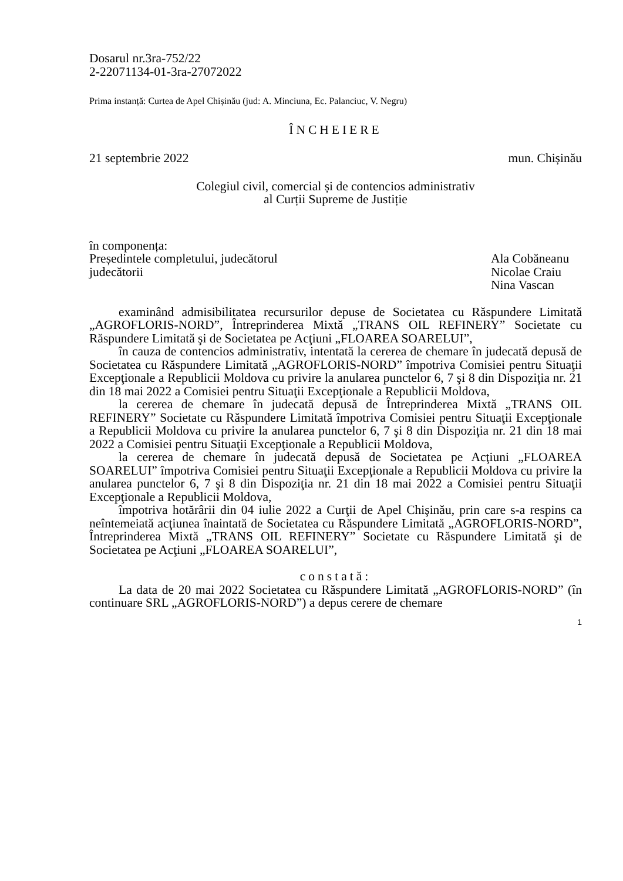Dosarul nr.3ra-752/22
2-22071134-01-3ra-27072022
Prima instanță: Curtea de Apel Chișinău (jud: A. Minciuna, Ec. Palanciuc, V. Negru)
ÎNCHEIERE
21 septembrie 2022 mun. Chișinău
Colegiul civil, comercial și de contencios administrativ
al Curții Supreme de Justiție
în componența:
Președintele completului, judecătorul Ala Cobăneanu
judecătorii Nicolae Craiu
Nina Vascan
examinând admisibilitatea recursurilor depuse de Societatea cu Răspundere Limitată „AGROFLORIS-NORD”, Întreprinderea Mixtă „TRANS OIL REFINERY” Societate cu Răspundere Limitată şi de Societatea pe Acţiuni „FLOAREA SOARELUI”,
în cauza de contencios administrativ, intentată la cererea de chemare în judecată depusă de Societatea cu Răspundere Limitată „AGROFLORIS-NORD” împotriva Comisiei pentru Situaţii Excepţionale a Republicii Moldova cu privire la anularea punctelor 6, 7 şi 8 din Dispoziţia nr. 21 din 18 mai 2022 a Comisiei pentru Situaţii Excepţionale a Republicii Moldova,
la cererea de chemare în judecată depusă de Întreprinderea Mixtă „TRANS OIL REFINERY” Societate cu Răspundere Limitată împotriva Comisiei pentru Situaţii Excepţionale a Republicii Moldova cu privire la anularea punctelor 6, 7 şi 8 din Dispoziţia nr. 21 din 18 mai 2022 a Comisiei pentru Situaţii Excepţionale a Republicii Moldova,
la cererea de chemare în judecată depusă de Societatea pe Acţiuni „FLOAREA SOARELUI” împotriva Comisiei pentru Situaţii Excepţionale a Republicii Moldova cu privire la anularea punctelor 6, 7 şi 8 din Dispoziţia nr. 21 din 18 mai 2022 a Comisiei pentru Situaţii Excepţionale a Republicii Moldova,
împotriva hotărârii din 04 iulie 2022 a Curţii de Apel Chişinău, prin care s-a respins ca neîntemeiată acţiunea înaintată de Societatea cu Răspundere Limitată „AGROFLORIS-NORD”, Întreprinderea Mixtă „TRANS OIL REFINERY” Societate cu Răspundere Limitată şi de Societatea pe Acţiuni „FLOAREA SOARELUI”,
constată:
La data de 20 mai 2022 Societatea cu Răspundere Limitată „AGROFLORIS-NORD” (în continuare SRL „AGROFLORIS-NORD”) a depus cerere de chemare
1